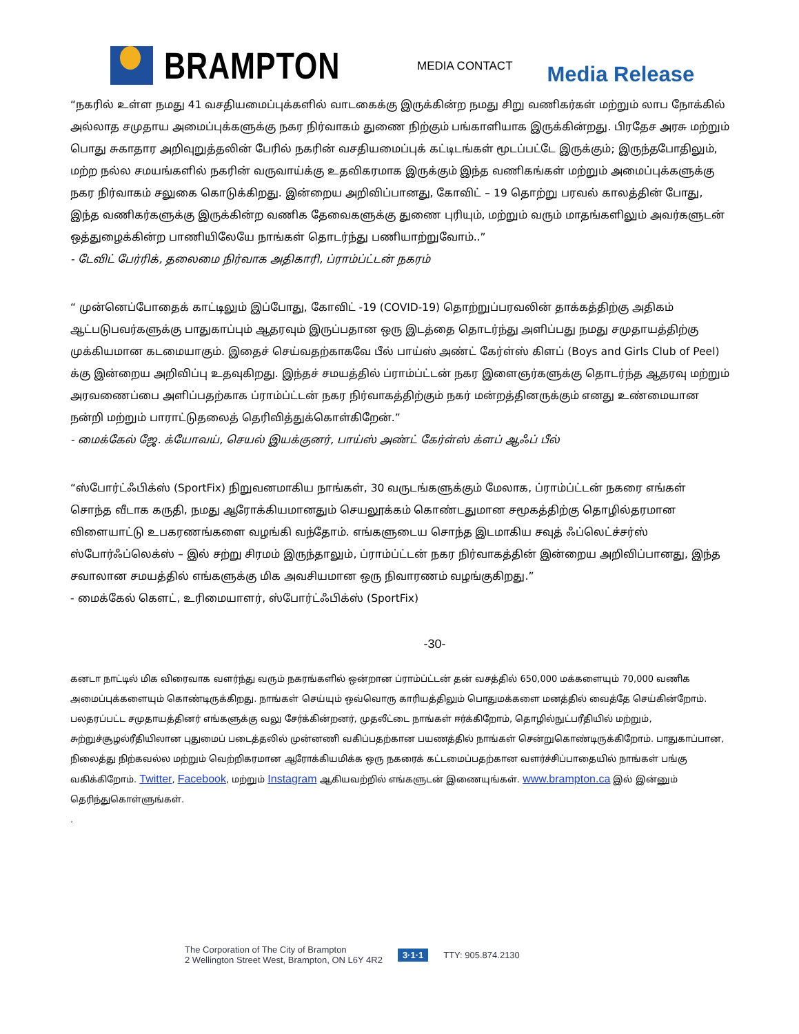BRAMPTON
MEDIA CONTACT
Media Release
“நகரில் உள்ள நமது 41 வசதியமைப்புக்களில் வாடகைக்கு இருக்கின்ற நமது சிறு வணிகர்கள் மற்றும் லாப நோக்கில் அல்லாத சமுதாய அமைப்புக்களுக்கு நகர நிர்வாகம் துணை நிற்கும் பங்காளியாக இருக்கின்றது. பிரதேச அரசு மற்றும் பொது சுகாதார அறிவுறுத்தலின் பேரில் நகரின் வசதியமைப்புக் கட்டிடங்கள் மூடப்பட்டே இருக்கும்; இருந்தபோதிலும், மற்ற நல்ல சமயங்களில் நகரின் வருவாய்க்கு உதவிகரமாக இருக்கும் இந்த வணிகங்கள் மற்றும் அமைப்புக்களுக்கு நகர நிர்வாகம் சலுகை கொடுக்கிறது. இன்றைய அறிவிப்பானது, கோவிட் – 19 தொற்று பரவல் காலத்தின் போது, இந்த வணிகர்களுக்கு இருக்கின்ற வணிக தேவைகளுக்கு துணை புரியும், மற்றும் வரும் மாதங்களிலும் அவர்களுடன் ஒத்துழைக்கின்ற பாணியிலேயே நாங்கள் தொடர்ந்து பணியாற்றுவோம்..”
- டேவிட் பேர்ரிக், தலைமை நிர்வாக அதிகாரி, ப்ராம்ப்ட்டன் நகரம்
“ முன்னெப்போதைக் காட்டிலும் இப்போது, கோவிட் -19 (COVID-19) தொற்றுப்பரவலின் தாக்கத்திற்கு அதிகம் ஆட்படுபவர்களுக்கு பாதுகாப்பும் ஆதரவும் இருப்பதான ஒரு இடத்தை தொடர்ந்து அளிப்பது நமது சமுதாயத்திற்கு முக்கியமான கடமையாகும். இதைச் செய்வதற்காகவே பீல் பாய்ஸ் அண்ட் கேர்ள்ஸ் கிளப் (Boys and Girls Club of Peel) க்கு இன்றைய அறிவிப்பு உதவுகிறது. இந்தச் சமயத்தில் ப்ராம்ப்ட்டன் நகர இளைஞர்களுக்கு தொடர்ந்த ஆதரவு மற்றும் அரவணைப்பை அளிப்பதற்காக ப்ராம்ப்ட்டன் நகர நிர்வாகத்திற்கும் நகர் மன்றத்தினருக்கும் எனது உண்மையான நன்றி மற்றும் பாராட்டுதலைத் தெரிவித்துக்கொள்கிறேன்.”
- மைக்கேல் ஜே. க்யோவய், செயல் இயக்குனர், பாய்ஸ் அண்ட் கேர்ள்ஸ் க்ளப் ஆஃப் பீல்
“ஸ்போர்ட்ஃபிக்ஸ் (SportFix) நிறுவனமாகிய நாங்கள், 30 வருடங்களுக்கும் மேலாக, ப்ராம்ப்ட்டன் நகரை எங்கள் சொந்த வீடாக கருதி, நமது ஆரோக்கியமானதும் செயலூக்கம் கொண்டதுமான சமூகத்திற்கு தொழில்தரமான விளையாட்டு உபகரணங்களை வழங்கி வந்தோம். எங்களுடைய சொந்த இடமாகிய சவுத் ஃப்லெட்ச்சர்ஸ் ஸ்போர்ஃப்லெக்ஸ் – இல் சற்று சிரமம் இருந்தாலும், ப்ராம்ப்ட்டன் நகர நிர்வாகத்தின் இன்றைய அறிவிப்பானது, இந்த சவாலான சமயத்தில் எங்களுக்கு மிக அவசியமான ஒரு நிவாரணம் வழங்குகிறது.”
- மைக்கேல் கௌட், உரிமையாளர், ஸ்போர்ட்ஃபிக்ஸ் (SportFix)
-30-
கனடா நாட்டில் மிக விரைவாக வளர்ந்து வரும் நகரங்களில் ஒன்றான ப்ராம்ப்ட்டன் தன் வசத்தில் 650,000 மக்களையும் 70,000 வணிக அமைப்புக்களையும் கொண்டிருக்கிறது. நாங்கள் செய்யும் ஒவ்வொரு காரியத்திலும் பொதுமக்களை மனத்தில் வைத்தே செய்கின்றோம். பலதரப்பட்ட சமுதாயத்தினர் எங்களுக்கு வலு சேர்க்கின்றனர், முதலீட்டை நாங்கள் ஈர்க்கிறோம், தொழில்நுட்பரீதியில் மற்றும், சுற்றுச்சூழல்ரீதியிலான புதுமைப் படைத்தலில் முன்னணி வகிப்பதற்கான பயணத்தில் நாங்கள் சென்றுகொண்டிருக்கிறோம். பாதுகாப்பான, நிலைத்து நிற்கவல்ல மற்றும் வெற்றிகரமான ஆரோக்கியமிக்க ஒரு நகரைக் கட்டமைப்பதற்கான வளர்ச்சிப்பாதையில் நாங்கள் பங்கு வகிக்கிறோம். Twitter, Facebook, மற்றும் Instagram ஆகியவற்றில் எங்களுடன் இணையுங்கள். www.brampton.ca இல் இன்னும் தெரிந்துகொள்ளுங்கள்.
.
The Corporation of The City of Brampton
2 Wellington Street West, Brampton, ON L6Y 4R2
3·1·1 TTY: 905.874.2130